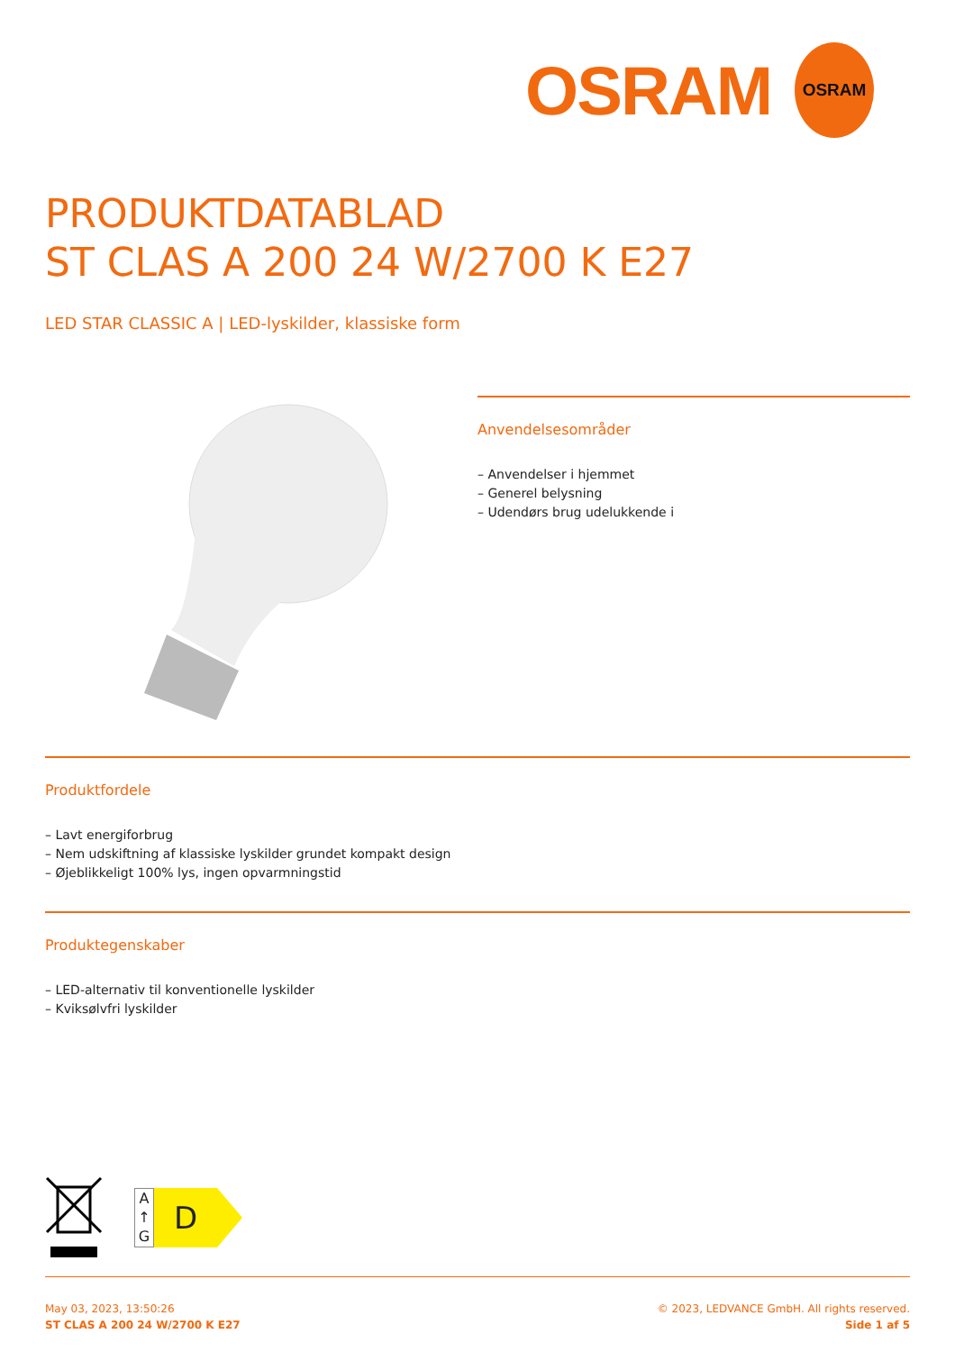OSRAM
OSRAM
PRODUKTDATABLAD
ST CLAS A 200 24 W/2700 K E27
LED STAR CLASSIC A | LED-lyskilder, klassiske form
Anvendelsesområder
– Anvendelser i hjemmet
– Generel belysning
– Udendørs brug udelukkende i
Produktfordele
– Lavt energiforbrug
– Nem udskiftning af klassiske lyskilder grundet kompakt design
– Øjeblikkeligt 100% lys, ingen opvarmningstid
Produktegenskaber
– LED-alternativ til konventionelle lyskilder
– Kviksølvfri lyskilder
A
↑
G
D
May 03, 2023, 13:50:26
ST CLAS A 200 24 W/2700 K E27
© 2023, LEDVANCE GmbH. All rights reserved.
Side 1 af 5